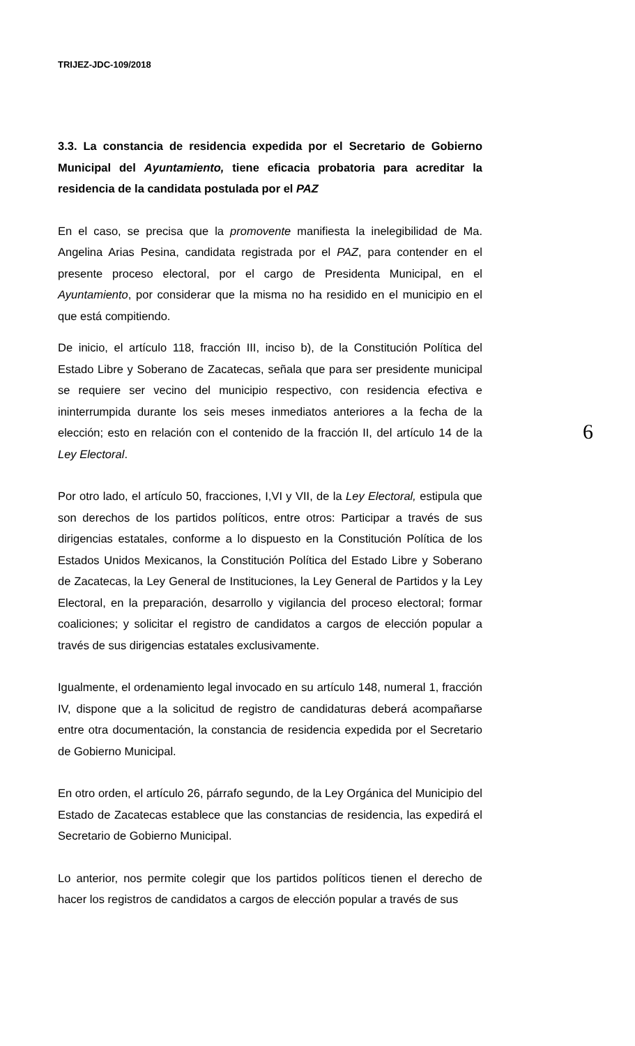TRIJEZ-JDC-109/2018
6
3.3. La constancia de residencia expedida por el Secretario de Gobierno Municipal del Ayuntamiento, tiene eficacia probatoria para acreditar la residencia de la candidata postulada por el PAZ
En el caso, se precisa que la promovente manifiesta la inelegibilidad de Ma. Angelina Arias Pesina, candidata registrada por el PAZ, para contender en el presente proceso electoral, por el cargo de Presidenta Municipal, en el Ayuntamiento, por considerar que la misma no ha residido en el municipio en el que está compitiendo.
De inicio, el artículo 118, fracción III, inciso b), de la Constitución Política del Estado Libre y Soberano de Zacatecas, señala que para ser presidente municipal se requiere ser vecino del municipio respectivo, con residencia efectiva e ininterrumpida durante los seis meses inmediatos anteriores a la fecha de la elección; esto en relación con el contenido de la fracción II, del artículo 14 de la Ley Electoral.
Por otro lado, el artículo 50, fracciones, I,VI y VII, de la Ley Electoral, estipula que son derechos de los partidos políticos, entre otros: Participar a través de sus dirigencias estatales, conforme a lo dispuesto en la Constitución Política de los Estados Unidos Mexicanos, la Constitución Política del Estado Libre y Soberano de Zacatecas, la Ley General de Instituciones, la Ley General de Partidos y la Ley Electoral, en la preparación, desarrollo y vigilancia del proceso electoral; formar coaliciones; y solicitar el registro de candidatos a cargos de elección popular a través de sus dirigencias estatales exclusivamente.
Igualmente, el ordenamiento legal invocado en su artículo 148, numeral 1, fracción IV, dispone que a la solicitud de registro de candidaturas deberá acompañarse entre otra documentación, la constancia de residencia expedida por el Secretario de Gobierno Municipal.
En otro orden, el artículo 26, párrafo segundo, de la Ley Orgánica del Municipio del Estado de Zacatecas establece que las constancias de residencia, las expedirá el Secretario de Gobierno Municipal.
Lo anterior, nos permite colegir que los partidos políticos tienen el derecho de hacer los registros de candidatos a cargos de elección popular a través de sus